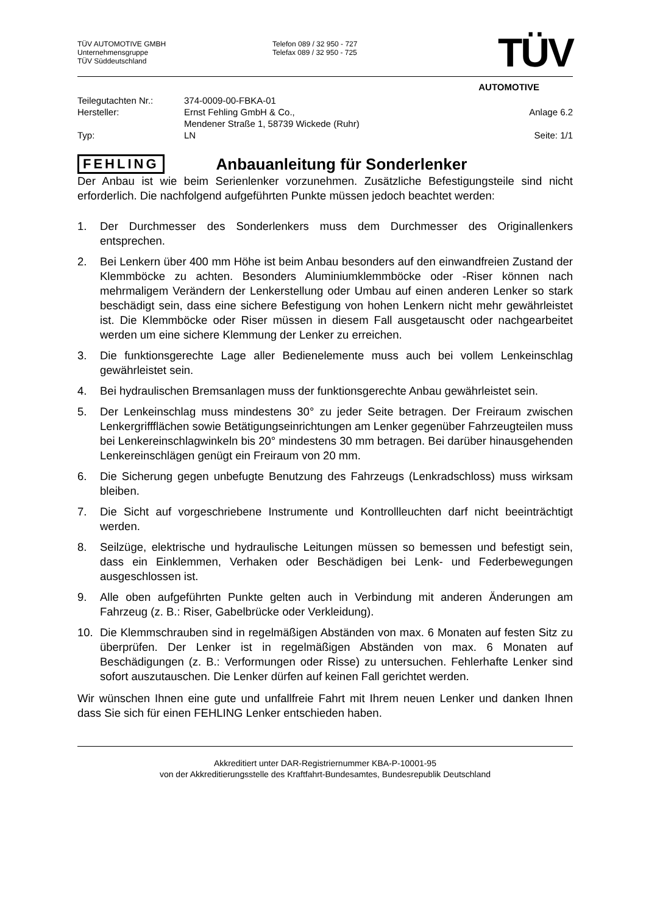TÜV AUTOMOTIVE GMBH
Unternehmensgruppe
TÜV Süddeutschland
Telefon 089 / 32 950 - 727
Telefax 089 / 32 950 - 725
TÜV
AUTOMOTIVE
Teilegutachten Nr.:
374-0009-00-FBKA-01
Hersteller:
Ernst Fehling GmbH & Co.,
Anlage 6.2
Mendener Straße 1, 58739 Wickede (Ruhr)
Typ:
LN
Seite: 1/1
FEHLING
Anbauanleitung für Sonderlenker
Der Anbau ist wie beim Serienlenker vorzunehmen. Zusätzliche Befestigungsteile sind nicht erforderlich. Die nachfolgend aufgeführten Punkte müssen jedoch beachtet werden:
1. Der Durchmesser des Sonderlenkers muss dem Durchmesser des Originallenkers entsprechen.
2. Bei Lenkern über 400 mm Höhe ist beim Anbau besonders auf den einwandfreien Zustand der Klemmböcke zu achten. Besonders Aluminiumklemmböcke oder -Riser können nach mehrmaligem Verändern der Lenkerstellung oder Umbau auf einen anderen Lenker so stark beschädigt sein, dass eine sichere Befestigung von hohen Lenkern nicht mehr gewährleistet ist. Die Klemmböcke oder Riser müssen in diesem Fall ausgetauscht oder nachgearbeitet werden um eine sichere Klemmung der Lenker zu erreichen.
3. Die funktionsgerechte Lage aller Bedienelemente muss auch bei vollem Lenkeinschlag gewährleistet sein.
4. Bei hydraulischen Bremsanlagen muss der funktionsgerechte Anbau gewährleistet sein.
5. Der Lenkeinschlag muss mindestens 30° zu jeder Seite betragen. Der Freiraum zwischen Lenkergriffflächen sowie Betätigungseinrichtungen am Lenker gegenüber Fahrzeugteilen muss bei Lenkereinschlagwinkeln bis 20° mindestens 30 mm betragen. Bei darüber hinausgehenden Lenkereinschlägen genügt ein Freiraum von 20 mm.
6. Die Sicherung gegen unbefugte Benutzung des Fahrzeugs (Lenkradschloss) muss wirksam bleiben.
7. Die Sicht auf vorgeschriebene Instrumente und Kontrollleuchten darf nicht beeinträchtigt werden.
8. Seilzüge, elektrische und hydraulische Leitungen müssen so bemessen und befestigt sein, dass ein Einklemmen, Verhaken oder Beschädigen bei Lenk- und Federbewegungen ausgeschlossen ist.
9. Alle oben aufgeführten Punkte gelten auch in Verbindung mit anderen Änderungen am Fahrzeug (z. B.: Riser, Gabelbrücke oder Verkleidung).
10. Die Klemmschrauben sind in regelmäßigen Abständen von max. 6 Monaten auf festen Sitz zu überprüfen. Der Lenker ist in regelmäßigen Abständen von max. 6 Monaten auf Beschädigungen (z. B.: Verformungen oder Risse) zu untersuchen. Fehlerhafte Lenker sind sofort auszutauschen. Die Lenker dürfen auf keinen Fall gerichtet werden.
Wir wünschen Ihnen eine gute und unfallfreie Fahrt mit Ihrem neuen Lenker und danken Ihnen dass Sie sich für einen FEHLING Lenker entschieden haben.
Akkreditiert unter DAR-Registriernummer KBA-P-10001-95
von der Akkreditierungsstelle des Kraftfahrt-Bundesamtes, Bundesrepublik Deutschland